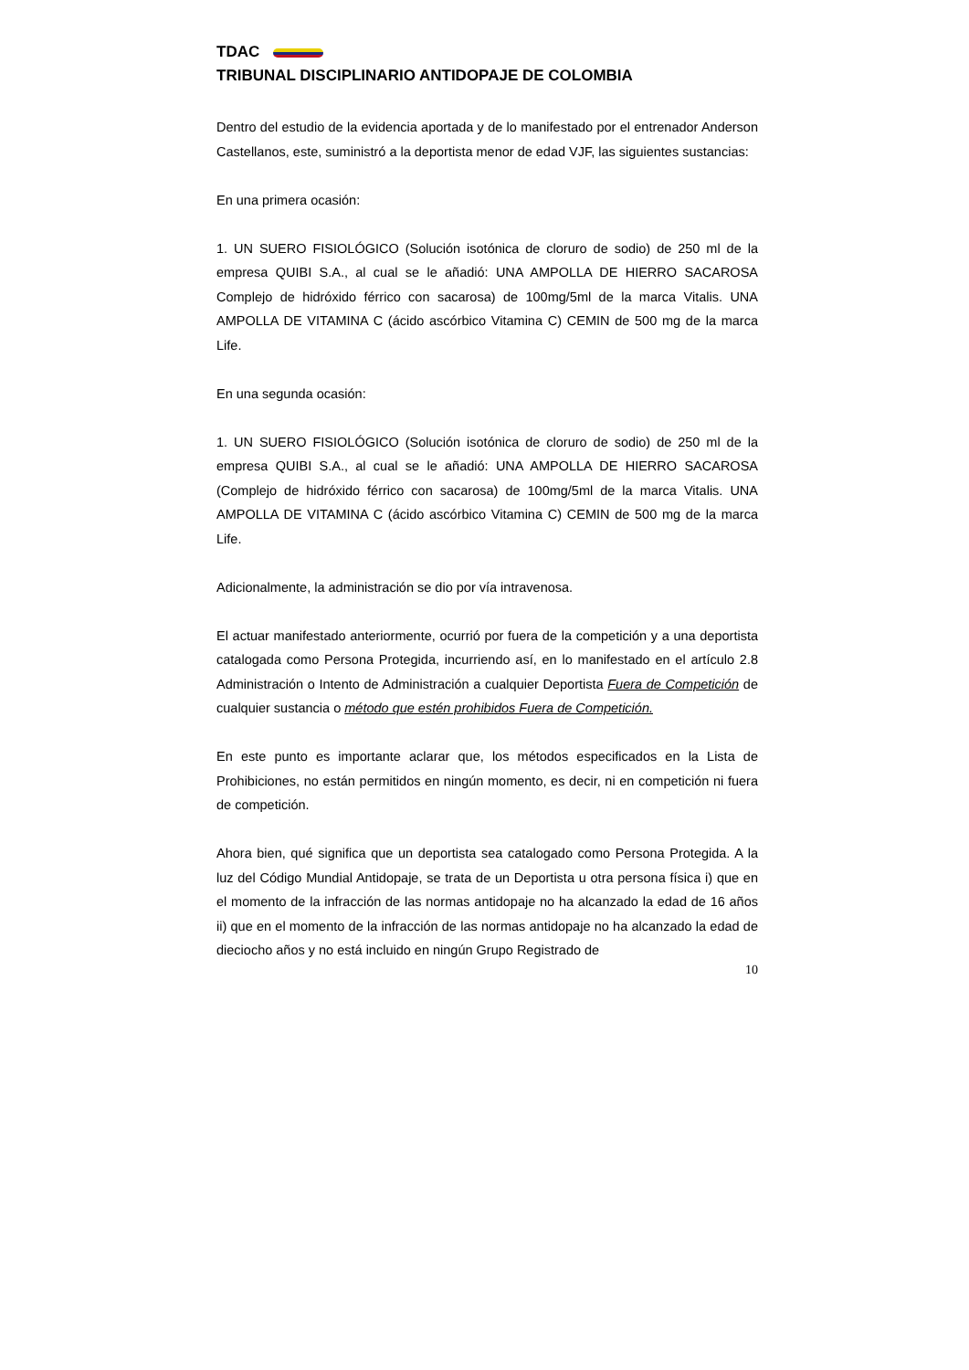TDAC
TRIBUNAL DISCIPLINARIO ANTIDOPAJE DE COLOMBIA
Dentro del estudio de la evidencia aportada y de lo manifestado por el entrenador Anderson Castellanos, este, suministró a la deportista menor de edad VJF, las siguientes sustancias:
En una primera ocasión:
1. UN SUERO FISIOLÓGICO (Solución isotónica de cloruro de sodio) de 250 ml de la empresa QUIBI S.A., al cual se le añadió: UNA AMPOLLA DE HIERRO SACAROSA Complejo de hidróxido férrico con sacarosa) de 100mg/5ml de la marca Vitalis. UNA AMPOLLA DE VITAMINA C (ácido ascórbico Vitamina C) CEMIN de 500 mg de la marca Life.
En una segunda ocasión:
1. UN SUERO FISIOLÓGICO (Solución isotónica de cloruro de sodio) de 250 ml de la empresa QUIBI S.A., al cual se le añadió: UNA AMPOLLA DE HIERRO SACAROSA (Complejo de hidróxido férrico con sacarosa) de 100mg/5ml de la marca Vitalis. UNA AMPOLLA DE VITAMINA C (ácido ascórbico Vitamina C) CEMIN de 500 mg de la marca Life.
Adicionalmente, la administración se dio por vía intravenosa.
El actuar manifestado anteriormente, ocurrió por fuera de la competición y a una deportista catalogada como Persona Protegida, incurriendo así, en lo manifestado en el artículo 2.8 Administración o Intento de Administración a cualquier Deportista Fuera de Competición de cualquier sustancia o método que estén prohibidos Fuera de Competición.
En este punto es importante aclarar que, los métodos especificados en la Lista de Prohibiciones, no están permitidos en ningún momento, es decir, ni en competición ni fuera de competición.
Ahora bien, qué significa que un deportista sea catalogado como Persona Protegida. A la luz del Código Mundial Antidopaje, se trata de un Deportista u otra persona física i) que en el momento de la infracción de las normas antidopaje no ha alcanzado la edad de 16 años ii) que en el momento de la infracción de las normas antidopaje no ha alcanzado la edad de dieciocho años y no está incluido en ningún Grupo Registrado de
10